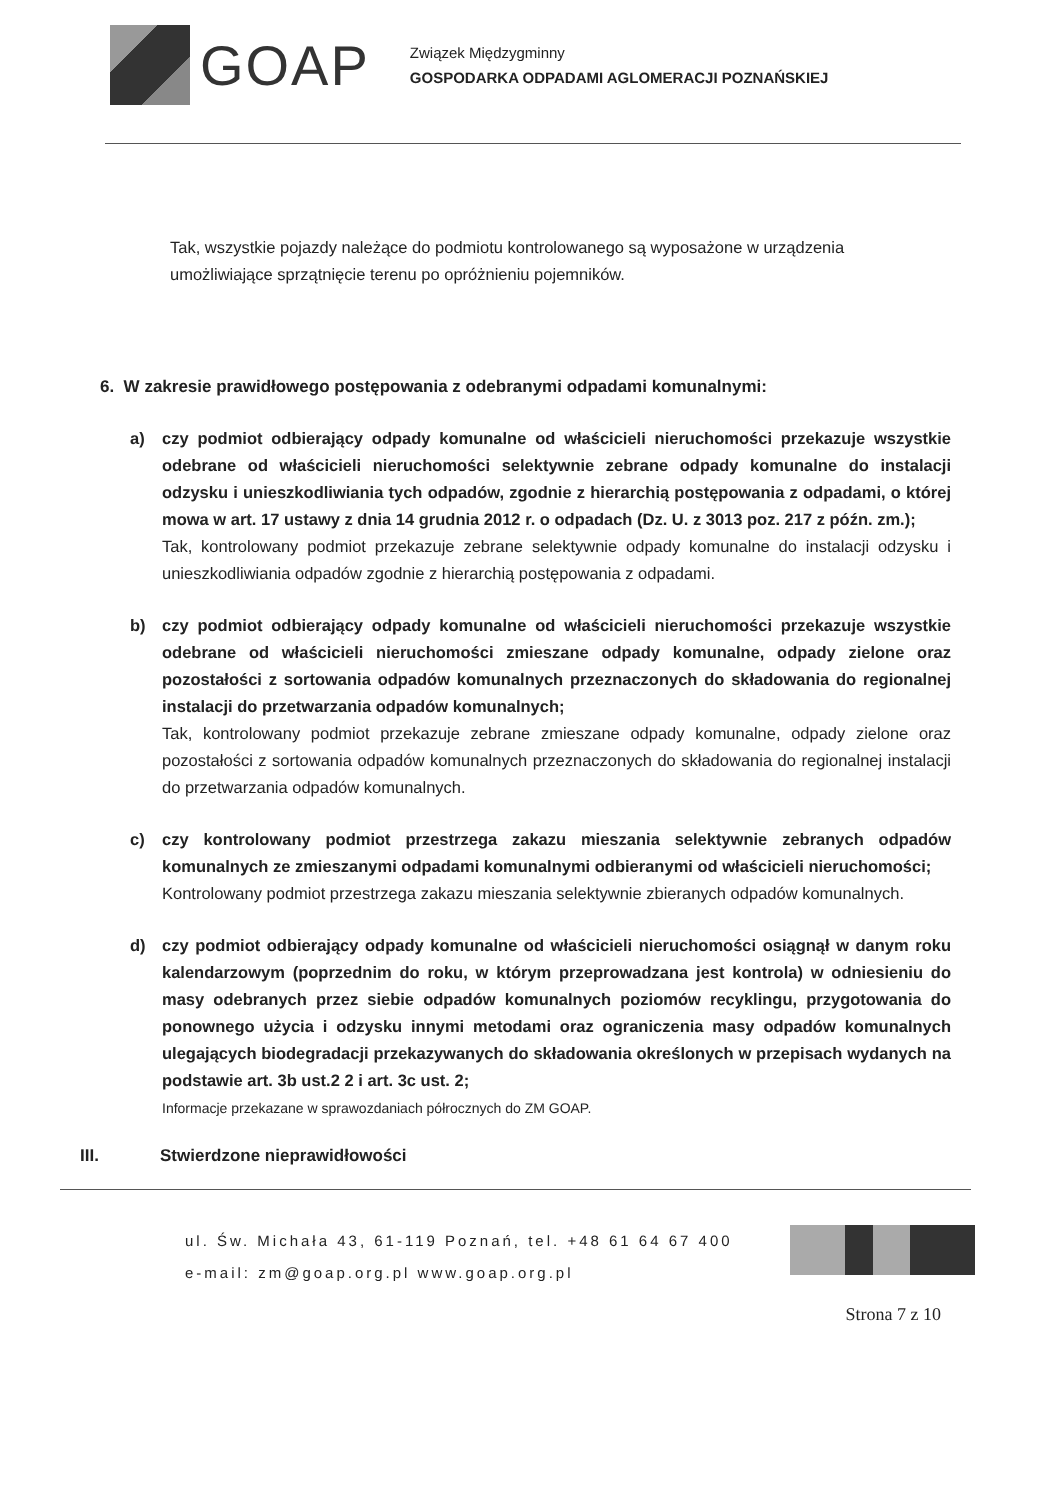GOAP
Związek Międzygminny
GOSPODARKA ODPADAMI AGLOMERACJI POZNAŃSKIEJ
Tak, wszystkie pojazdy należące do podmiotu kontrolowanego są wyposażone w urządzenia umożliwiające sprzątnięcie terenu po opróżnieniu pojemników.
6. W zakresie prawidłowego postępowania z odebranymi odpadami komunalnymi:
a) czy podmiot odbierający odpady komunalne od właścicieli nieruchomości przekazuje wszystkie odebrane od właścicieli nieruchomości selektywnie zebrane odpady komunalne do instalacji odzysku i unieszkodliwiania tych odpadów, zgodnie z hierarchią postępowania z odpadami, o której mowa w art. 17 ustawy z dnia 14 grudnia 2012 r. o odpadach (Dz. U. z 3013 poz. 217 z późn. zm.);
Tak, kontrolowany podmiot przekazuje zebrane selektywnie odpady komunalne do instalacji odzysku i unieszkodliwiania odpadów zgodnie z hierarchią postępowania z odpadami.
b) czy podmiot odbierający odpady komunalne od właścicieli nieruchomości przekazuje wszystkie odebrane od właścicieli nieruchomości zmieszane odpady komunalne, odpady zielone oraz pozostałości z sortowania odpadów komunalnych przeznaczonych do składowania do regionalnej instalacji do przetwarzania odpadów komunalnych;
Tak, kontrolowany podmiot przekazuje zebrane zmieszane odpady komunalne, odpady zielone oraz pozostałości z sortowania odpadów komunalnych przeznaczonych do składowania do regionalnej instalacji do przetwarzania odpadów komunalnych.
c) czy kontrolowany podmiot przestrzega zakazu mieszania selektywnie zebranych odpadów komunalnych ze zmieszanymi odpadami komunalnymi odbieranymi od właścicieli nieruchomości;
Kontrolowany podmiot przestrzega zakazu mieszania selektywnie zbieranych odpadów komunalnych.
d) czy podmiot odbierający odpady komunalne od właścicieli nieruchomości osiągnął w danym roku kalendarzowym (poprzednim do roku, w którym przeprowadzana jest kontrola) w odniesieniu do masy odebranych przez siebie odpadów komunalnych poziomów recyklingu, przygotowania do ponownego użycia i odzysku innymi metodami oraz ograniczenia masy odpadów komunalnych ulegających biodegradacji przekazywanych do składowania określonych w przepisach wydanych na podstawie art. 3b ust.2 2 i art. 3c ust. 2;
Informacje przekazane w sprawozdaniach półrocznych do ZM GOAP.
III. Stwierdzone nieprawidłowości
ul. Św. Michała 43, 61-119 Poznań, tel. +48 61 64 67 400
e-mail: zm@goap.org.pl www.goap.org.pl
Strona 7 z 10